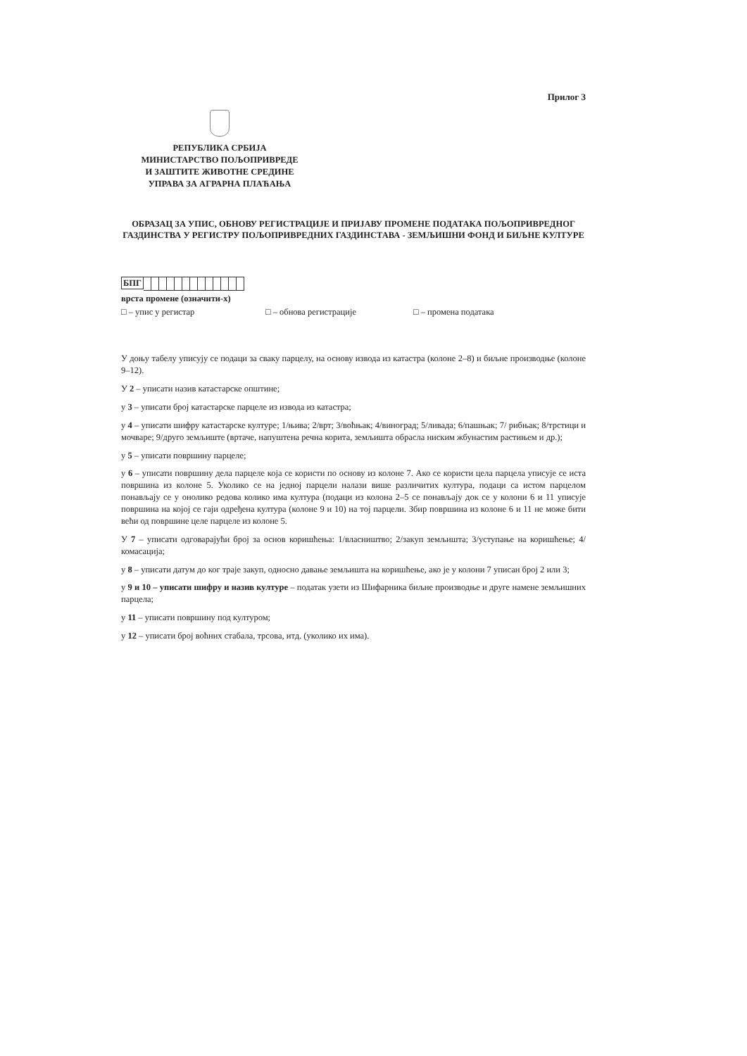Прилог 3
РЕПУБЛИКА СРБИЈА
МИНИСТАРСТВО ПОЉОПРИВРЕДЕ
И ЗАШТИТЕ ЖИВОТНЕ СРЕДИНЕ
УПРАВА ЗА АГРАРНА ПЛАЋАЊА
ОБРАЗАЦ ЗА УПИС, ОБНОВУ РЕГИСТРАЦИЈЕ И ПРИЈАВУ ПРОМЕНЕ ПОДАТАКА ПОЉОПРИВРЕДНОГ ГАЗДИНСТВА У РЕГИСТРУ ПОЉОПРИВРЕДНИХ ГАЗДИНСТАВА - ЗЕМЉИШНИ ФОНД И БИЉНЕ КУЛТУРЕ
БПГ
врста промене (означити-х)
□ – упис у регистар □ – обнова регистрације □ – промена података
У доњу табелу уписују се подаци за сваку парцелу, на основу извода из катастра (колоне 2–8) и биљне производње (колоне 9–12).
У 2 – уписати назив катастарске општине;
у 3 – уписати број катастарске парцеле из извода из катастра;
у 4 – уписати шифру катастарске културе; 1/њива; 2/врт; 3/воћњак; 4/виноград; 5/ливада; 6/пашњак; 7/ рибњак; 8/трстици и мочваре; 9/друго земљиште (вртаче, напуштена речна корита, земљишта обрасла ниским жбунастим растињем и др.);
у 5 – уписати површину парцеле;
у 6 – уписати површину дела парцеле која се користи по основу из колоне 7. Ако се користи цела парцела уписује се иста површина из колоне 5. Уколико се на једној парцели налази више различитих култура, подаци са истом парцелом понављају се у онолико редова колико има култура (подаци из колона 2–5 се понављају док се у колони 6 и 11 уписује површина на којој се гаји одређена култура (колоне 9 и 10) на тој парцели. Збир површина из колоне 6 и 11 не може бити већи од површине целе парцеле из колоне 5.
У 7 – уписати одговарајући број за основ коришћења: 1/власништво; 2/закуп земљишта; 3/уступање на коришћење; 4/комасација;
у 8 – уписати датум до ког траје закуп, односно давање земљишта на коришћење, ако је у колони 7 уписан број 2 или 3;
у 9 и 10 – уписати шифру и назив културе – податак узети из Шифарника биљне производње и друге намене земљишних парцела;
у 11 – уписати површину под културом;
у 12 – уписати број воћних стабала, трсова, итд. (уколико их има).